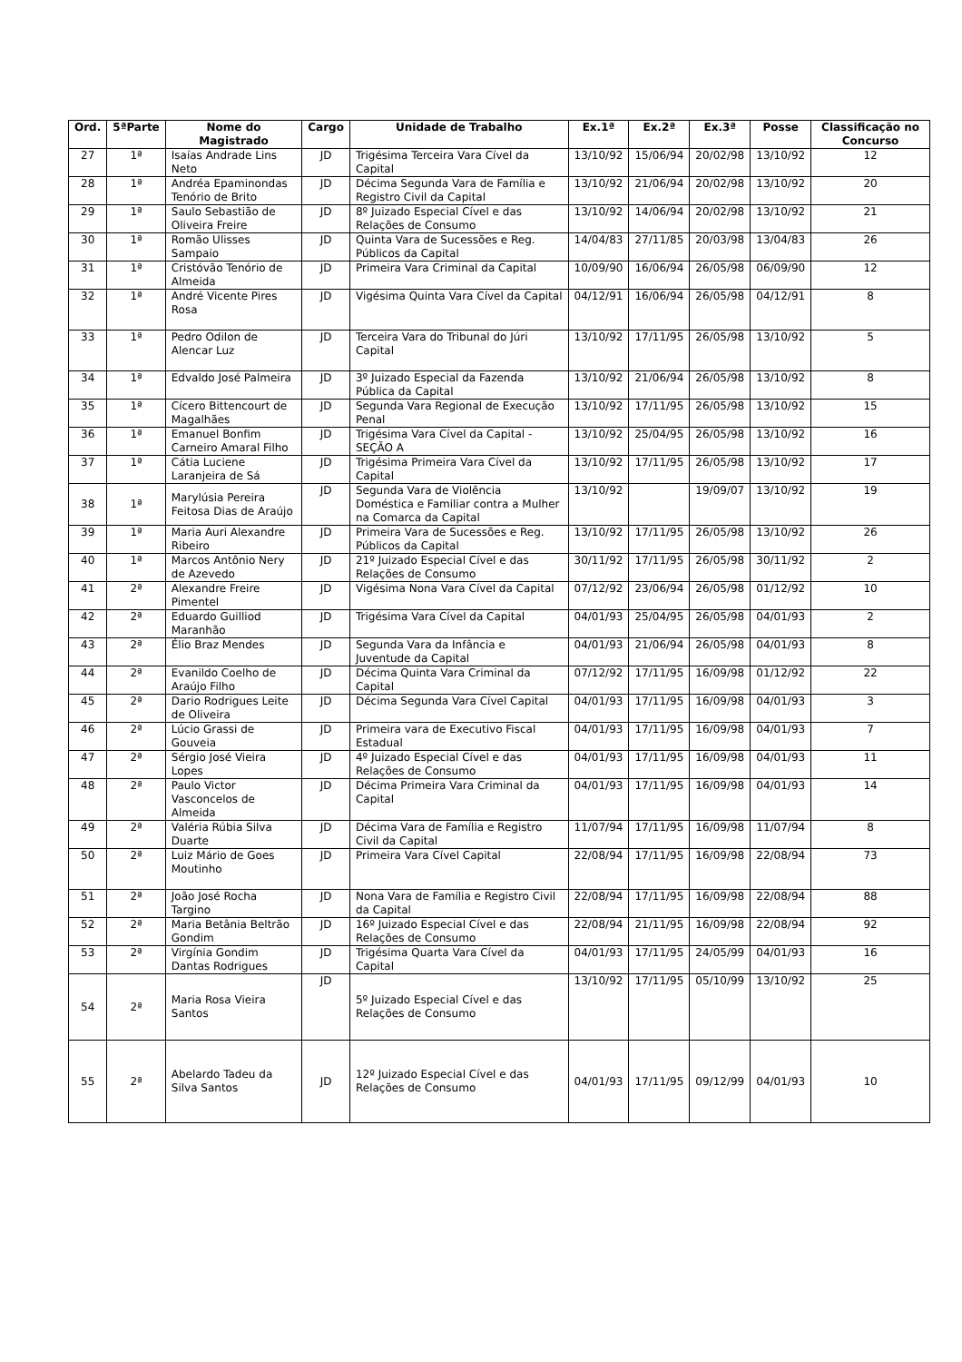| Ord. | 5ªParte | Nome do Magistrado | Cargo | Unidade de Trabalho | Ex.1ª | Ex.2ª | Ex.3ª | Posse | Classificação no Concurso |
| --- | --- | --- | --- | --- | --- | --- | --- | --- | --- |
| 27 | 1ª | Isaías Andrade Lins Neto | JD | Trigésima Terceira Vara Cível da Capital | 13/10/92 | 15/06/94 | 20/02/98 | 13/10/92 | 12 |
| 28 | 1ª | Andréa Epaminondas Tenório de Brito | JD | Décima Segunda Vara de Família e Registro Civil da Capital | 13/10/92 | 21/06/94 | 20/02/98 | 13/10/92 | 20 |
| 29 | 1ª | Saulo Sebastião de Oliveira Freire | JD | 8º Juizado Especial Cível e das Relações de Consumo | 13/10/92 | 14/06/94 | 20/02/98 | 13/10/92 | 21 |
| 30 | 1ª | Romão Ulisses Sampaio | JD | Quinta Vara de Sucessões e Reg. Públicos da Capital | 14/04/83 | 27/11/85 | 20/03/98 | 13/04/83 | 26 |
| 31 | 1ª | Cristóvão Tenório de Almeida | JD | Primeira Vara Criminal da Capital | 10/09/90 | 16/06/94 | 26/05/98 | 06/09/90 | 12 |
| 32 | 1ª | André Vicente Pires Rosa | JD | Vigésima Quinta Vara Cível da Capital | 04/12/91 | 16/06/94 | 26/05/98 | 04/12/91 | 8 |
| 33 | 1ª | Pedro Odilon de Alencar Luz | JD | Terceira Vara do Tribunal do Júri Capital | 13/10/92 | 17/11/95 | 26/05/98 | 13/10/92 | 5 |
| 34 | 1ª | Edvaldo José Palmeira | JD | 3º Juizado Especial da Fazenda Pública da Capital | 13/10/92 | 21/06/94 | 26/05/98 | 13/10/92 | 8 |
| 35 | 1ª | Cícero Bittencourt de Magalhães | JD | Segunda Vara Regional de Execução Penal | 13/10/92 | 17/11/95 | 26/05/98 | 13/10/92 | 15 |
| 36 | 1ª | Emanuel Bonfim Carneiro Amaral Filho | JD | Trigésima Vara Cível da Capital - SEÇÃO A | 13/10/92 | 25/04/95 | 26/05/98 | 13/10/92 | 16 |
| 37 | 1ª | Cátia Luciene Laranjeira de Sá | JD | Trigésima Primeira Vara Cível da Capital | 13/10/92 | 17/11/95 | 26/05/98 | 13/10/92 | 17 |
| 38 | 1ª | Marylúsia Pereira Feitosa Dias de Araújo | JD | Segunda Vara de Violência Doméstica e Familiar contra a Mulher na Comarca da Capital | 13/10/92 | | 19/09/07 | 13/10/92 | 19 |
| 39 | 1ª | Maria Auri Alexandre Ribeiro | JD | Primeira Vara de Sucessões e Reg. Públicos da Capital | 13/10/92 | 17/11/95 | 26/05/98 | 13/10/92 | 26 |
| 40 | 1ª | Marcos Antônio Nery de Azevedo | JD | 21º Juizado Especial Cível e das Relações de Consumo | 30/11/92 | 17/11/95 | 26/05/98 | 30/11/92 | 2 |
| 41 | 2ª | Alexandre Freire Pimentel | JD | Vigésima Nona Vara Cível da Capital | 07/12/92 | 23/06/94 | 26/05/98 | 01/12/92 | 10 |
| 42 | 2ª | Eduardo Guilliod Maranhão | JD | Trigésima Vara Cível da Capital | 04/01/93 | 25/04/95 | 26/05/98 | 04/01/93 | 2 |
| 43 | 2ª | Élio Braz Mendes | JD | Segunda Vara da Infância e Juventude da Capital | 04/01/93 | 21/06/94 | 26/05/98 | 04/01/93 | 8 |
| 44 | 2ª | Evanildo Coelho de Araújo Filho | JD | Décima Quinta Vara Criminal da Capital | 07/12/92 | 17/11/95 | 16/09/98 | 01/12/92 | 22 |
| 45 | 2ª | Dario Rodrigues Leite de Oliveira | JD | Décima Segunda Vara Cível Capital | 04/01/93 | 17/11/95 | 16/09/98 | 04/01/93 | 3 |
| 46 | 2ª | Lúcio Grassi de Gouveia | JD | Primeira vara de Executivo Fiscal Estadual | 04/01/93 | 17/11/95 | 16/09/98 | 04/01/93 | 7 |
| 47 | 2ª | Sérgio José Vieira Lopes | JD | 4º Juizado Especial Cível e das Relações de Consumo | 04/01/93 | 17/11/95 | 16/09/98 | 04/01/93 | 11 |
| 48 | 2ª | Paulo Victor Vasconcelos de Almeida | JD | Décima Primeira Vara Criminal da Capital | 04/01/93 | 17/11/95 | 16/09/98 | 04/01/93 | 14 |
| 49 | 2ª | Valéria Rúbia Silva Duarte | JD | Décima Vara de Família e Registro Civil da Capital | 11/07/94 | 17/11/95 | 16/09/98 | 11/07/94 | 8 |
| 50 | 2ª | Luiz Mário de Goes Moutinho | JD | Primeira Vara Cível Capital | 22/08/94 | 17/11/95 | 16/09/98 | 22/08/94 | 73 |
| 51 | 2ª | João José Rocha Targino | JD | Nona Vara de Família e Registro Civil da Capital | 22/08/94 | 17/11/95 | 16/09/98 | 22/08/94 | 88 |
| 52 | 2ª | Maria Betânia Beltrão Gondim | JD | 16º Juizado Especial Cível e das Relações de Consumo | 22/08/94 | 21/11/95 | 16/09/98 | 22/08/94 | 92 |
| 53 | 2ª | Virgínia Gondim Dantas Rodrigues | JD | Trigésima Quarta Vara Cível da Capital | 04/01/93 | 17/11/95 | 24/05/99 | 04/01/93 | 16 |
| 54 | 2ª | Maria Rosa Vieira Santos | JD | 5º Juizado Especial Cível e das Relações de Consumo | 13/10/92 | 17/11/95 | 05/10/99 | 13/10/92 | 25 |
| 55 | 2ª | Abelardo Tadeu da Silva Santos | JD | 12º Juizado Especial Cível e das Relações de Consumo | 04/01/93 | 17/11/95 | 09/12/99 | 04/01/93 | 10 |